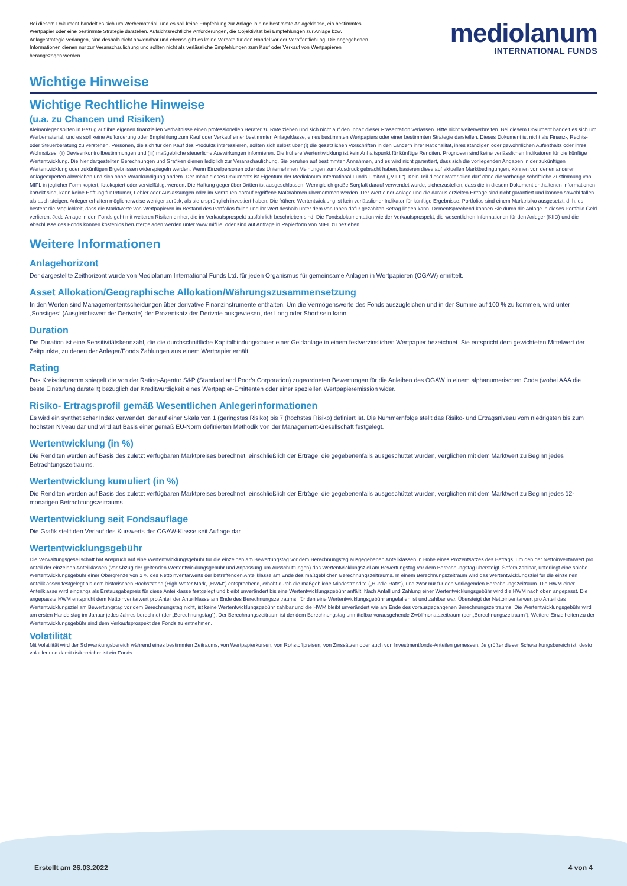Bei diesem Dokument handelt es sich um Werbematerial, und es soll keine Empfehlung zur Anlage in eine bestimmte Anlageklasse, ein bestimmtes Wertpapier oder eine bestimmte Strategie darstellen. Aufsichtsrechtliche Anforderungen, die Objektivität bei Empfehlungen zur Anlage bzw. Anlagestrategie verlangen, sind deshalb nicht anwendbar und ebenso gibt es keine Verbote für den Handel vor der Veröffentlichung. Die angegebenen Informationen dienen nur zur Veranschaulichung und sollten nicht als verlässliche Empfehlungen zum Kauf oder Verkauf von Wertpapieren herangezogen werden.
mediolanum
INTERNATIONAL FUNDS
Wichtige Hinweise
Wichtige Rechtliche Hinweise
(u.a. zu Chancen und Risiken)
Kleinanleger sollten in Bezug auf ihre eigenen finanziellen Verhältnisse einen professionellen Berater zu Rate ziehen und sich nicht auf den Inhalt dieser Präsentation verlassen. Bitte nicht weiterverbreiten. Bei diesem Dokument handelt es sich um Werbematerial, und es soll keine Aufforderung oder Empfehlung zum Kauf oder Verkauf einer bestimmten Anlageklasse, eines bestimmten Wertpapiers oder einer bestimmten Strategie darstellen. Dieses Dokument ist nicht als Finanz-, Rechts- oder Steuerberatung zu verstehen. Personen, die sich für den Kauf des Produkts interessieren, sollten sich selbst über (i) die gesetzlichen Vorschriften in den Ländern ihrer Nationalität, ihres ständigen oder gewöhnlichen Aufenthalts oder ihres Wohnsitzes; (ii) Devisenkontrollbestimmungen und (iii) maßgebliche steuerliche Auswirkungen informieren. Die frühere Wertentwicklung ist kein Anhaltspunkt für künftige Renditen. Prognosen sind keine verlässlichen Indikatoren für die künftige Wertentwicklung. Die hier dargestellten Berechnungen und Grafiken dienen lediglich zur Veranschaulichung. Sie beruhen auf bestimmten Annahmen, und es wird nicht garantiert, dass sich die vorliegenden Angaben in der zukünftigen Wertentwicklung oder zukünftigen Ergebnissen widerspiegeln werden. Wenn Einzelpersonen oder das Unternehmen Meinungen zum Ausdruck gebracht haben, basieren diese auf aktuellen Marktbedingungen, können von denen anderer Anlageexperten abweichen und sich ohne Vorankündigung ändern. Der Inhalt dieses Dokuments ist Eigentum der Mediolanum International Funds Limited („MIFL“). Kein Teil dieser Materialien darf ohne die vorherige schriftliche Zustimmung von MIFL in jeglicher Form kopiert, fotokopiert oder vervielfältigt werden. Die Haftung gegenüber Dritten ist ausgeschlossen. Wenngleich große Sorgfalt darauf verwendet wurde, sicherzustellen, dass die in diesem Dokument enthaltenen Informationen korrekt sind, kann keine Haftung für Irrtümer, Fehler oder Auslassungen oder im Vertrauen darauf ergriffene Maßnahmen übernommen werden. Der Wert einer Anlage und die daraus erzielten Erträge sind nicht garantiert und können sowohl fallen als auch steigen. Anleger erhalten möglicherweise weniger zurück, als sie ursprünglich investiert haben. Die frühere Wertentwicklung ist kein verlässlicher Indikator für künftige Ergebnisse. Portfolios sind einem Marktrisiko ausgesetzt, d. h. es besteht die Möglichkeit, dass die Marktwerte von Wertpapieren im Bestand des Portfolios fallen und ihr Wert deshalb unter dem von Ihnen dafür gezahlten Betrag liegen kann. Dementsprechend können Sie durch die Anlage in dieses Portfolio Geld verlieren. Jede Anlage in den Fonds geht mit weiteren Risiken einher, die im Verkaufsprospekt ausführlich beschrieben sind. Die Fondsdokumentation wie der Verkaufsprospekt, die wesentlichen Informationen für den Anleger (KIID) und die Abschlüsse des Fonds können kostenlos heruntergeladen werden unter www.mifl.ie, oder sind auf Anfrage in Papierform von MIFL zu beziehen.
Weitere Informationen
Anlagehorizont
Der dargestellte Zeithorizont wurde von Mediolanum International Funds Ltd. für jeden Organismus für gemeinsame Anlagen in Wertpapieren (OGAW) ermittelt.
Asset Allokation/Geographische Allokation/Währungszusammensetzung
In den Werten sind Managemententscheidungen über derivative Finanzinstrumente enthalten. Um die Vermögenswerte des Fonds auszugleichen und in der Summe auf 100 % zu kommen, wird unter „Sonstiges“ (Ausgleichswert der Derivate) der Prozentsatz der Derivate ausgewiesen, der Long oder Short sein kann.
Duration
Die Duration ist eine Sensitivitätskennzahl, die die durchschnittliche Kapitalbindungsdauer einer Geldanlage in einem festverzinslichen Wertpapier bezeichnet. Sie entspricht dem gewichteten Mittelwert der Zeitpunkte, zu denen der Anleger/Fonds Zahlungen aus einem Wertpapier erhält.
Rating
Das Kreisdiagramm spiegelt die von der Rating-Agentur S&P (Standard and Poor’s Corporation) zugeordneten Bewertungen für die Anleihen des OGAW in einem alphanumerischen Code (wobei AAA die beste Einstufung darstellt) bezüglich der Kreditwürdigkeit eines Wertpapier-Emittenten oder einer speziellen Wertpapieremission wider.
Risiko- Ertragsprofil gemäß Wesentlichen Anlegerinformationen
Es wird ein synthetischer Index verwendet, der auf einer Skala von 1 (geringstes Risiko) bis 7 (höchstes Risiko) definiert ist. Die Nummernfolge stellt das Risiko- und Ertragsniveau vom niedrigsten bis zum höchsten Niveau dar und wird auf Basis einer gemäß EU-Norm definierten Methodik von der Management-Gesellschaft festgelegt.
Wertentwicklung (in %)
Die Renditen werden auf Basis des zuletzt verfügbaren Marktpreises berechnet, einschließlich der Erträge, die gegebenenfalls ausgeschüttet wurden, verglichen mit dem Marktwert zu Beginn jedes Betrachtungszeitraums.
Wertentwicklung kumuliert (in %)
Die Renditen werden auf Basis des zuletzt verfügbaren Marktpreises berechnet, einschließlich der Erträge, die gegebenenfalls ausgeschüttet wurden, verglichen mit dem Marktwert zu Beginn jedes 12-monatigen Betrachtungszeitraums.
Wertentwicklung seit Fondsauflage
Die Grafik stellt den Verlauf des Kurswerts der OGAW-Klasse seit Auflage dar.
Wertentwicklungsgebühr
Die Verwaltungsgesellschaft hat Anspruch auf eine Wertentwicklungsgebühr für die einzelnen am Bewertungstag vor dem Berechnungstag ausgegebenen Anteilklassen in Höhe eines Prozentsatzes des Betrags, um den der Nettoinventarwert pro Anteil der einzelnen Anteilklassen (vor Abzug der geltenden Wertentwicklungsgebühr und Anpassung um Ausschüttungen) das Wertentwicklungsziel am Bewertungstag vor dem Berechnungstag übersteigt. Sofern zahlbar, unterliegt eine solche Wertentwicklungsgebühr einer Obergrenze von 1 % des Nettoinventarwerts der betreffenden Anteilklasse am Ende des maßgeblichen Berechnungszeitraums. In einem Berechnungszeitraum wird das Wertentwicklungsziel für die einzelnen Anteilklassen festgelegt als dem historischen Höchststand (High-Water Mark, „HWM“) entsprechend, erhöht durch die maßgebliche Mindestrendite („Hurdle Rate“), und zwar nur für den vorliegenden Berechnungszeitraum. Die HWM einer Anteilklasse wird eingangs als Erstausgabepreis für diese Anteilklasse festgelegt und bleibt unverändert bis eine Wertentwicklungsgebühr anfällt. Nach Anfall und Zahlung einer Wertentwicklungsgebühr wird die HWM nach oben angepasst. Die angepasste HWM entspricht dem Nettoinventarwert pro Anteil der Anteilklasse am Ende des Berechnungszeitraums, für den eine Wertentwicklungsgebühr angefallen ist und zahlbar war. Übersteigt der Nettoinventarwert pro Anteil das Wertentwicklungsziel am Bewertungstag vor dem Berechnungstag nicht, ist keine Wertentwicklungsgebühr zahlbar und die HWM bleibt unverändert wie am Ende des vorausgegangenen Berechnungszeitraums. Die Wertentwicklungsgebühr wird am ersten Handelstag im Januar jedes Jahres berechnet (der „Berechnungstag“). Der Berechnungszeitraum ist der dem Berechnungstag unmittelbar vorausgehende Zwölfmonatszeitraum (der „Berechnungszeitraum“). Weitere Einzelheiten zu der Wertentwicklungsgebühr sind dem Verkaufsprospekt des Fonds zu entnehmen.
Volatilität
Mit Volatilität wird der Schwankungsbereich während eines bestimmten Zeitraums, von Wertpapierkursen, von Rohstoffpreisen, von Zinssätzen oder auch von Investmentfonds-Anteilen gemessen. Je größer dieser Schwankungsbereich ist, desto volatiler und damit risikoreicher ist ein Fonds.
Erstellt am 26.03.2022 4 von 4